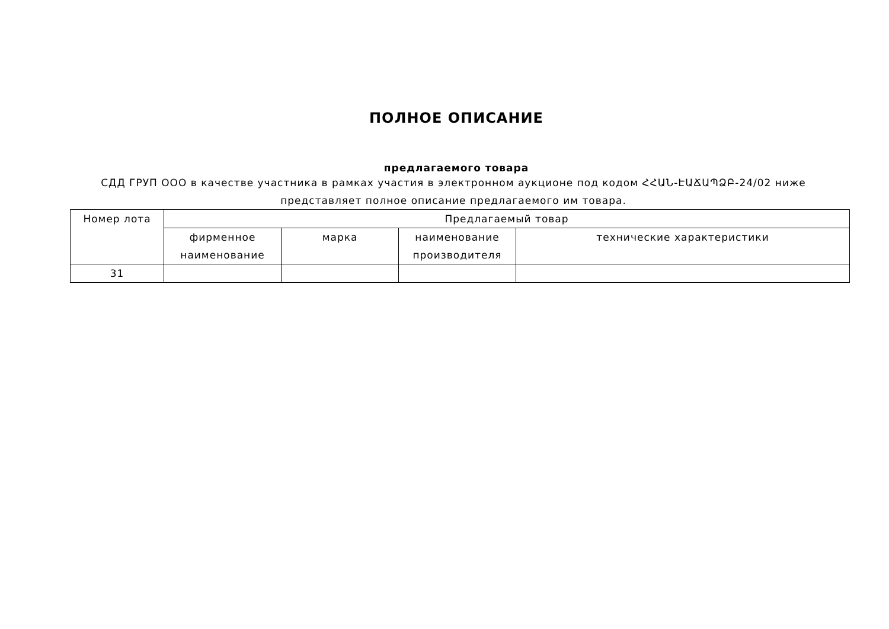ПОЛНОЕ ОПИСАНИЕ
предлагаемого товара
СДД ГРУП ООО в качестве участника в рамках участия в электронном аукционе под кодом ՀՀԱՆ-ԷԱՃԱՊՁԲ-24/02 ниже представляет полное описание предлагаемого им товара.
| Номер лота | Предлагаемый товар | | | |
| --- | --- | --- | --- | --- |
| | фирменное наименование | марка | наименование производителя | технические характеристики |
| 31 | | | | |